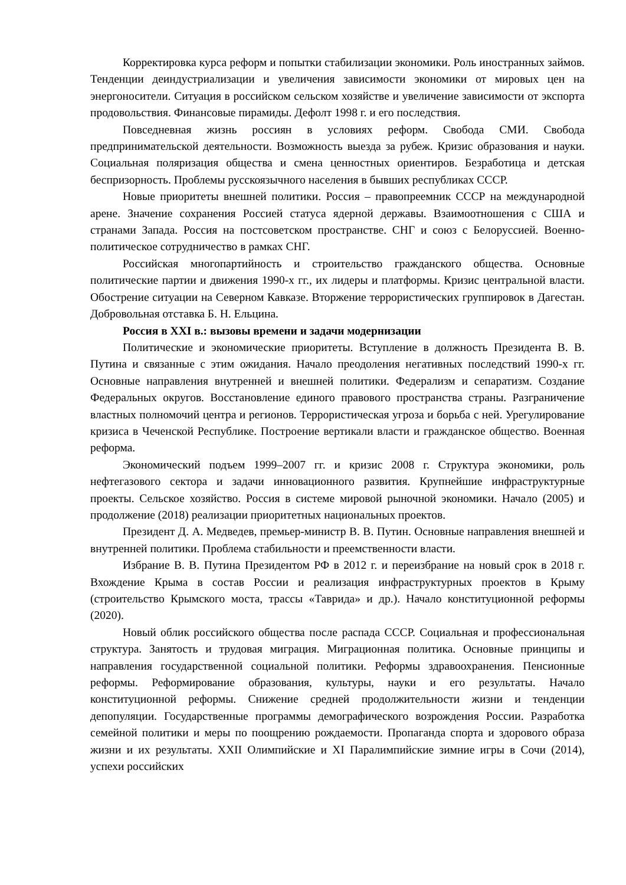Корректировка курса реформ и попытки стабилизации экономики. Роль иностранных займов. Тенденции деиндустриализации и увеличения зависимости экономики от мировых цен на энергоносители. Ситуация в российском сельском хозяйстве и увеличение зависимости от экспорта продовольствия. Финансовые пирамиды. Дефолт 1998 г. и его последствия.
Повседневная жизнь россиян в условиях реформ. Свобода СМИ. Свобода предпринимательской деятельности. Возможность выезда за рубеж. Кризис образования и науки. Социальная поляризация общества и смена ценностных ориентиров. Безработица и детская беспризорность. Проблемы русскоязычного населения в бывших республиках СССР.
Новые приоритеты внешней политики. Россия – правопреемник СССР на международной арене. Значение сохранения Россией статуса ядерной державы. Взаимоотношения с США и странами Запада. Россия на постсоветском пространстве. СНГ и союз с Белоруссией. Военно-политическое сотрудничество в рамках СНГ.
Российская многопартийность и строительство гражданского общества. Основные политические партии и движения 1990-х гг., их лидеры и платформы. Кризис центральной власти. Обострение ситуации на Северном Кавказе. Вторжение террористических группировок в Дагестан. Добровольная отставка Б. Н. Ельцина.
Россия в XXI в.: вызовы времени и задачи модернизации
Политические и экономические приоритеты. Вступление в должность Президента В. В. Путина и связанные с этим ожидания. Начало преодоления негативных последствий 1990-х гг. Основные направления внутренней и внешней политики. Федерализм и сепаратизм. Создание Федеральных округов. Восстановление единого правового пространства страны. Разграничение властных полномочий центра и регионов. Террористическая угроза и борьба с ней. Урегулирование кризиса в Чеченской Республике. Построение вертикали власти и гражданское общество. Военная реформа.
Экономический подъем 1999–2007 гг. и кризис 2008 г. Структура экономики, роль нефтегазового сектора и задачи инновационного развития. Крупнейшие инфраструктурные проекты. Сельское хозяйство. Россия в системе мировой рыночной экономики. Начало (2005) и продолжение (2018) реализации приоритетных национальных проектов.
Президент Д. А. Медведев, премьер-министр В. В. Путин. Основные направления внешней и внутренней политики. Проблема стабильности и преемственности власти.
Избрание В. В. Путина Президентом РФ в 2012 г. и переизбрание на новый срок в 2018 г. Вхождение Крыма в состав России и реализация инфраструктурных проектов в Крыму (строительство Крымского моста, трассы «Таврида» и др.). Начало конституционной реформы (2020).
Новый облик российского общества после распада СССР. Социальная и профессиональная структура. Занятость и трудовая миграция. Миграционная политика. Основные принципы и направления государственной социальной политики. Реформы здравоохранения. Пенсионные реформы. Реформирование образования, культуры, науки и его результаты. Начало конституционной реформы. Снижение средней продолжительности жизни и тенденции депопуляции. Государственные программы демографического возрождения России. Разработка семейной политики и меры по поощрению рождаемости. Пропаганда спорта и здорового образа жизни и их результаты. XXII Олимпийские и XI Паралимпийские зимние игры в Сочи (2014), успехи российских